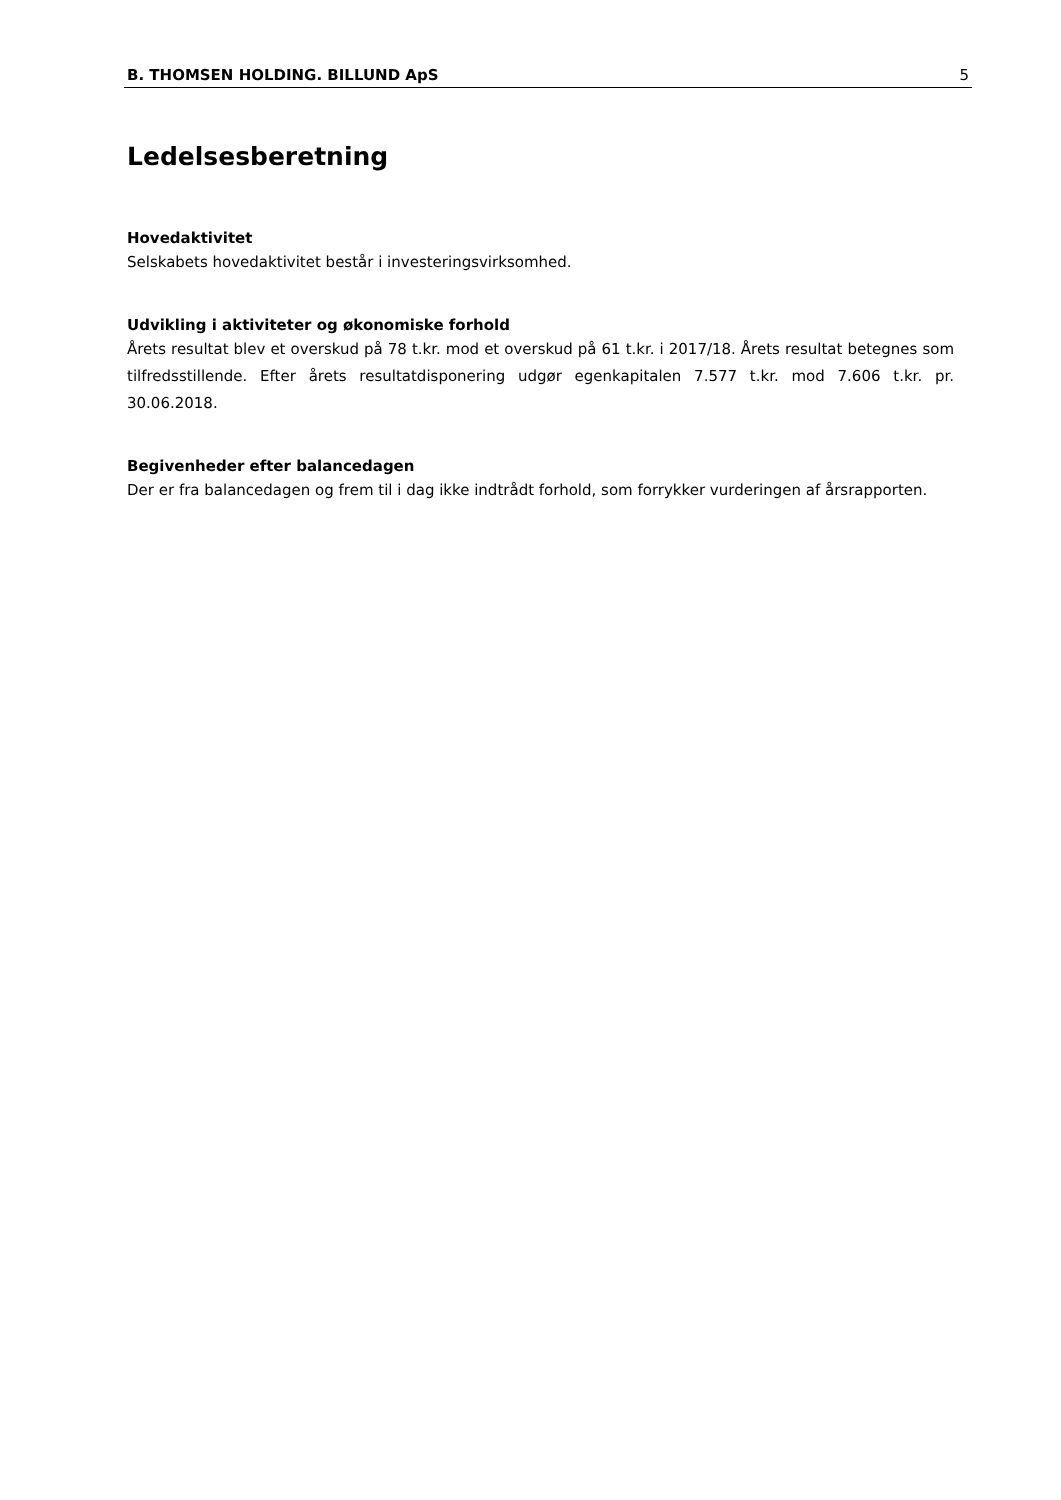B. THOMSEN HOLDING. BILLUND ApS 5
Ledelsesberetning
Hovedaktivitet
Selskabets hovedaktivitet består i investeringsvirksomhed.
Udvikling i aktiviteter og økonomiske forhold
Årets resultat blev et overskud på 78 t.kr. mod et overskud på 61 t.kr. i 2017/18. Årets resultat betegnes som tilfredsstillende. Efter årets resultatdisponering udgør egenkapitalen 7.577 t.kr. mod 7.606 t.kr. pr. 30.06.2018.
Begivenheder efter balancedagen
Der er fra balancedagen og frem til i dag ikke indtrådt forhold, som forrykker vurderingen af årsrapporten.